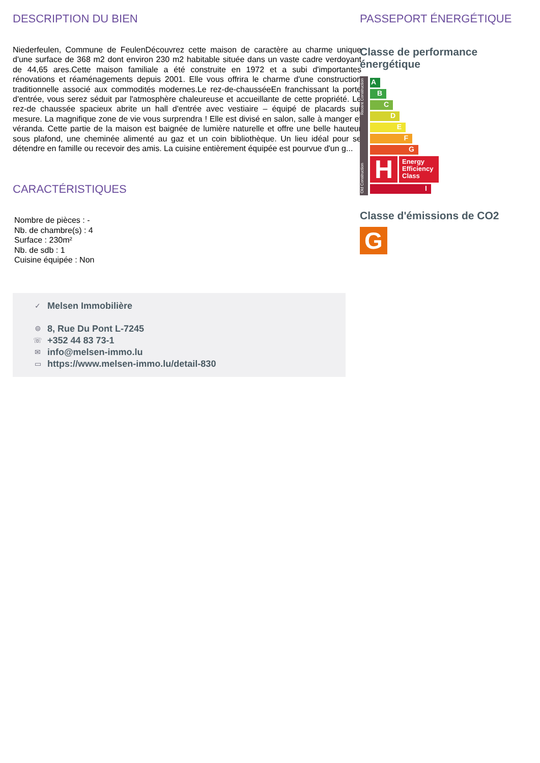DESCRIPTION DU BIEN
Niederfeulen, Commune de FeulenDécouvrez cette maison de caractère au charme unique d'une surface de 368 m2 dont environ 230 m2 habitable située dans un vaste cadre verdoyant de 44,65 ares.Cette maison familiale a été construite en 1972 et a subi d'importantes rénovations et réaménagements depuis 2001. Elle vous offrira le charme d'une construction traditionnelle associé aux commodités modernes.Le rez-de-chausséeEn franchissant la porte d'entrée, vous serez séduit par l'atmosphère chaleureuse et accueillante de cette propriété. Le rez-de chaussée spacieux abrite un hall d'entrée avec vestiaire – équipé de placards sur mesure. La magnifique zone de vie vous surprendra ! Elle est divisé en salon, salle à manger et véranda. Cette partie de la maison est baignée de lumière naturelle et offre une belle hauteur sous plafond, une cheminée alimenté au gaz et un coin bibliothèque. Un lieu idéal pour se détendre en famille ou recevoir des amis. La cuisine entièrement équipée est pourvue d'un g...
CARACTÉRISTIQUES
Nombre de pièces : -
Nb. de chambre(s) : 4
Surface : 230m²
Nb. de sdb : 1
Cuisine équipée : Non
✓ Melsen Immobilière
⌾ 8, Rue Du Pont L-7245
☏ +352 44 83 73-1
✉ info@melsen-immo.lu
▭ https://www.melsen-immo.lu/detail-830
PASSEPORT ÉNERGÉTIQUE
Classe de performance énergétique
Old Construction Recent Construction
A
B
C
D
E
F
G
H
Energy Efficiency Class
I
Classe d'émissions de CO2
G